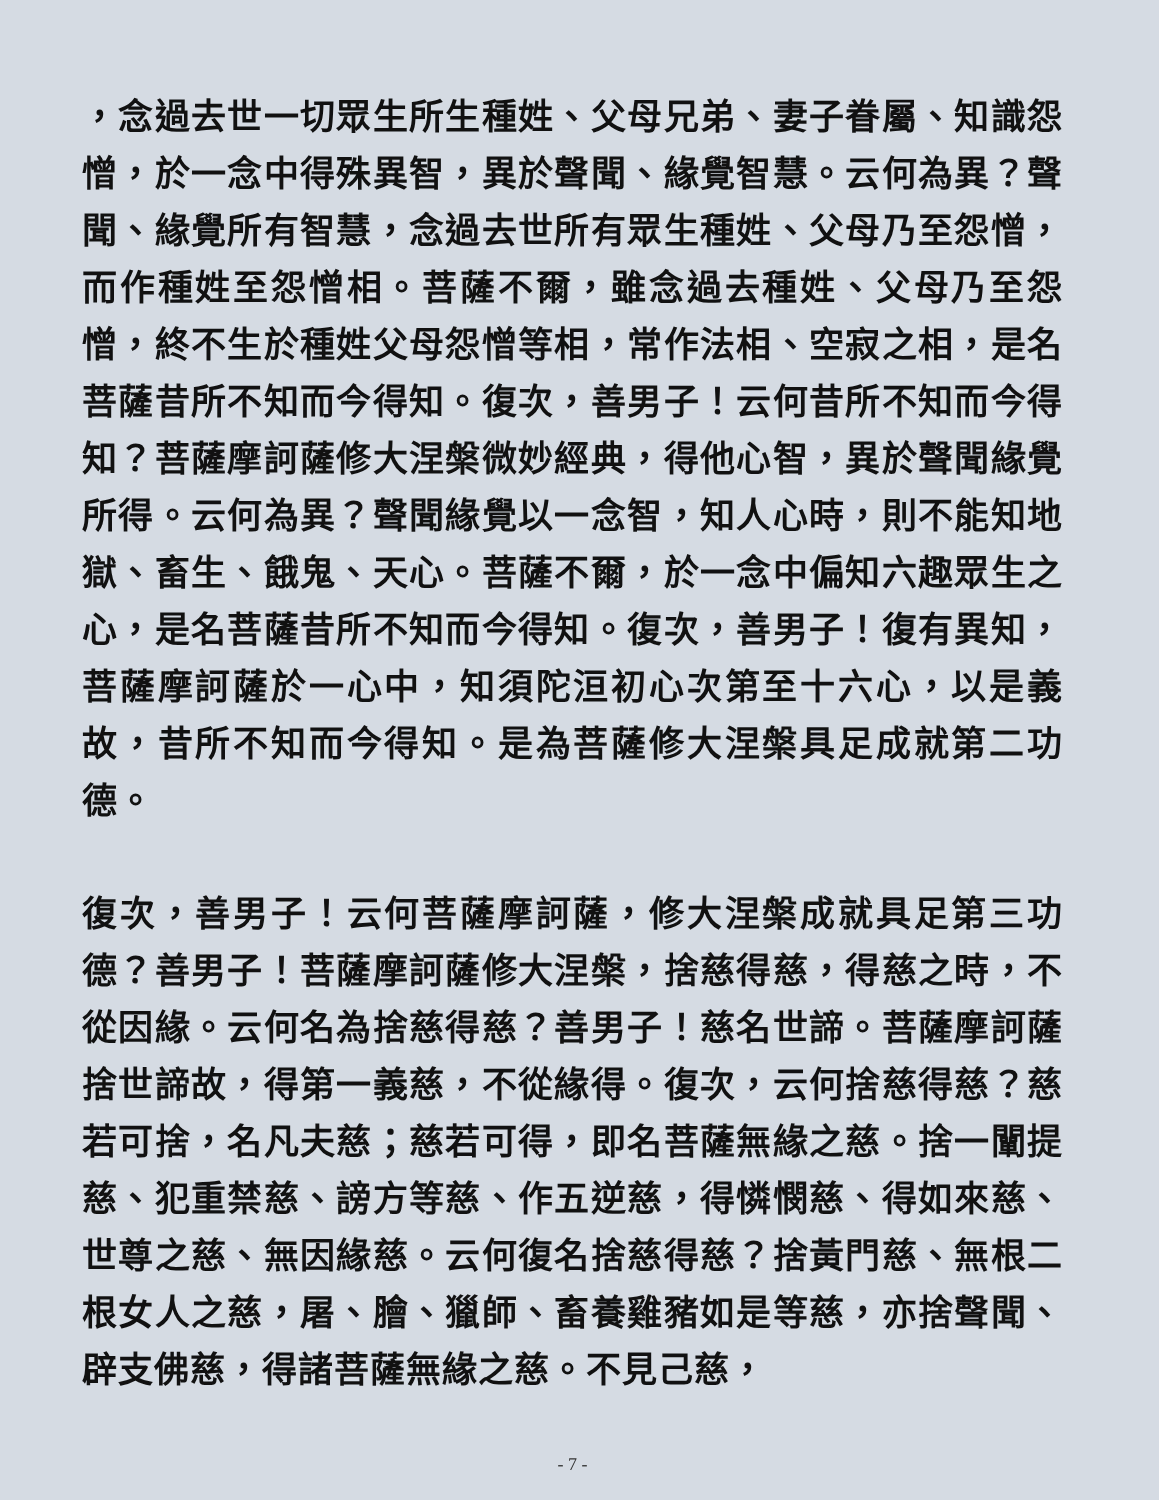，念過去世一切眾生所生種姓、父母兄弟、妻子眷屬、知識怨憎，於一念中得殊異智，異於聲聞、緣覺智慧。云何為異？聲聞、緣覺所有智慧，念過去世所有眾生種姓、父母乃至怨憎，而作種姓至怨憎相。菩薩不爾，雖念過去種姓、父母乃至怨憎，終不生於種姓父母怨憎等相，常作法相、空寂之相，是名菩薩昔所不知而今得知。復次，善男子！云何昔所不知而今得知？菩薩摩訶薩修大涅槃微妙經典，得他心智，異於聲聞緣覺所得。云何為異？聲聞緣覺以一念智，知人心時，則不能知地獄、畜生、餓鬼、天心。菩薩不爾，於一念中偏知六趣眾生之心，是名菩薩昔所不知而今得知。復次，善男子！復有異知，菩薩摩訶薩於一心中，知須陀洹初心次第至十六心，以是義故，昔所不知而今得知。是為菩薩修大涅槃具足成就第二功德。
復次，善男子！云何菩薩摩訶薩，修大涅槃成就具足第三功德？善男子！菩薩摩訶薩修大涅槃，捨慈得慈，得慈之時，不從因緣。云何名為捨慈得慈？善男子！慈名世諦。菩薩摩訶薩捨世諦故，得第一義慈，不從緣得。復次，云何捨慈得慈？慈若可捨，名凡夫慈；慈若可得，即名菩薩無緣之慈。捨一闡提慈、犯重禁慈、謗方等慈、作五逆慈，得憐憫慈、得如來慈、世尊之慈、無因緣慈。云何復名捨慈得慈？捨黃門慈、無根二根女人之慈，屠、膾、獵師、畜養雞豬如是等慈，亦捨聲聞、辟支佛慈，得諸菩薩無緣之慈。不見己慈，
- 7 -